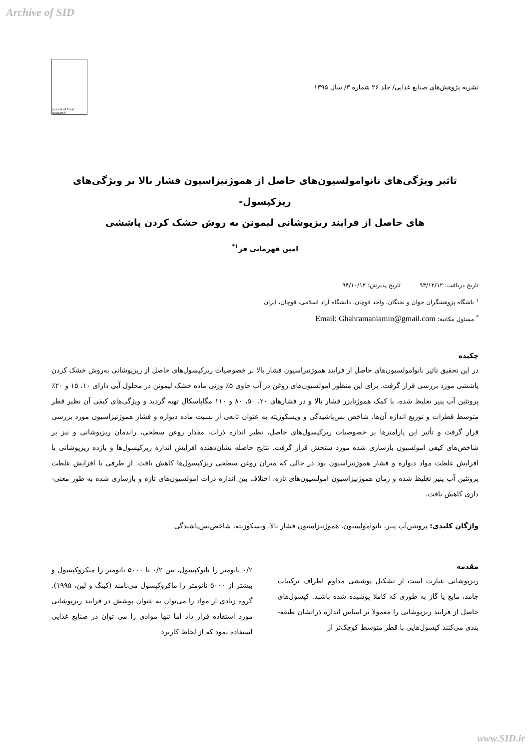Archive of SID
نشریه پژوهش‌های صنایع غذایی/ جلد ۲۶ شماره ۳/ سال ۱۳۹۵
Journal of Food Research
تاثیر ویژگی‌های نانوامولسیون‌های حاصل از هموژنیزاسیون فشار بالا بر ویژگی‌های ریزکپسول-
های حاصل از فرایند ریزپوشانی لیمونن به روش خشک کردن پاششی
امین قهرمانی فر<sup>۱*</sup>
تاریخ دریافت: ۹۳/۱۲/۱۲ تاریخ پذیرش: ۹۴/۱۰/۱۲
<sup>۱</sup> باشگاه پژوهشگران جوان و نخبگان، واحد قوچان، دانشگاه آزاد اسلامی، قوچان، ایران
<sup>*</sup> مسئول مکاتبه: Email: Ghahramaniamin@gmail.com
چکیده
در این تحقیق تاثیر نانوامولسیون‌های حاصل از فرایند هموژنیزاسیون فشار بالا بر خصوصیات ریزکپسول‌های حاصل از ریزپوشانی به‌روش خشک کردن پاششی مورد بررسی قرار گرفت. برای این منظور امولسیون‌های روغن در آب حاوی ۵٪ وزنی ماده خشک لیمونن در محلول آبی دارای ۱۰، ۱۵ و ۲۰٪ پروتئین آب پنیر تغلیظ شده، با کمک هموژنایزر فشار بالا و در فشارهای ۲۰، ۵۰، ۸۰ و ۱۱۰ مگاپاسکال تهیه گردید و ویژگی‌های کیفی آن نظیر قطر متوسط قطرات و توزیع اندازه آن‌ها، شاخص بس‌پاشیدگی و ویسکوزیته به عنوان تابعی از نسبت ماده دیواره و فشار هموژنیزاسیون مورد بررسی قرار گرفت و تأثیر این پارامترها بر خصوصیات ریزکپسول‌های حاصل، نظیر اندازه ذرات، مقدار روغن سطحی، راندمان ریزپوشانی و نیز بر شاخص‌های کیفی امولسیون بازسازی شده مورد سنجش قرار گرفت. نتایج حاصله نشان‌دهنده افزایش اندازه ریزکپسول‌ها و بازده ریزپوشانی با افزایش غلظت مواد دیواره و فشار هموژنیزاسیون بود در حالی که میزان روغن سطحی ریزکپسول‌ها کاهش یافت. از طرفی با افزایش غلظت پروتئین آب پنیر تغلیظ شده و زمان هموژنیزاسیون امولسیون‌های تازه، اختلاف بین اندازه ذرات امولسیون‌های تازه و بازسازی شده به طور معنی-داری کاهش یافت.
واژگان کلیدی: پروتئین‌آب پنیر، نانوامولسیون، هموژنیزاسیون فشار بالا، ویسکوزیته، شاخص‌بس‌پاشیدگی
مقدمه
ریزپوشانی عبارت است از تشکیل پوششی مداوم اطراف ترکیبات جامد، مایع یا گاز به طوری که کاملا پوشیده شده باشند. کپسول‌های حاصل از فرایند ریزپوشانی را معمولا بر اساس اندازه ذراتشان طبقه-بندی می‌کنند کپسول‌هایی با قطر متوسط کوچک‌تر از
۰/۲ نانومتر را نانوکپسول، بین ۰/۲ تا ۵۰۰۰ نانومتر را میکروکپسول و بیشتر از ۵۰۰۰ نانومتر را ماکروکپسول می‌نامند (کینگ و لین، ۱۹۹۵). گروه زیادی از مواد را می‌توان به عنوان پوشش در فرایند ریزپوشانی مورد استفاده قرار داد اما تنها موادی را می توان در صنایع غذایی استفاده نمود که از لحاظ کاربرد
www.SID.ir